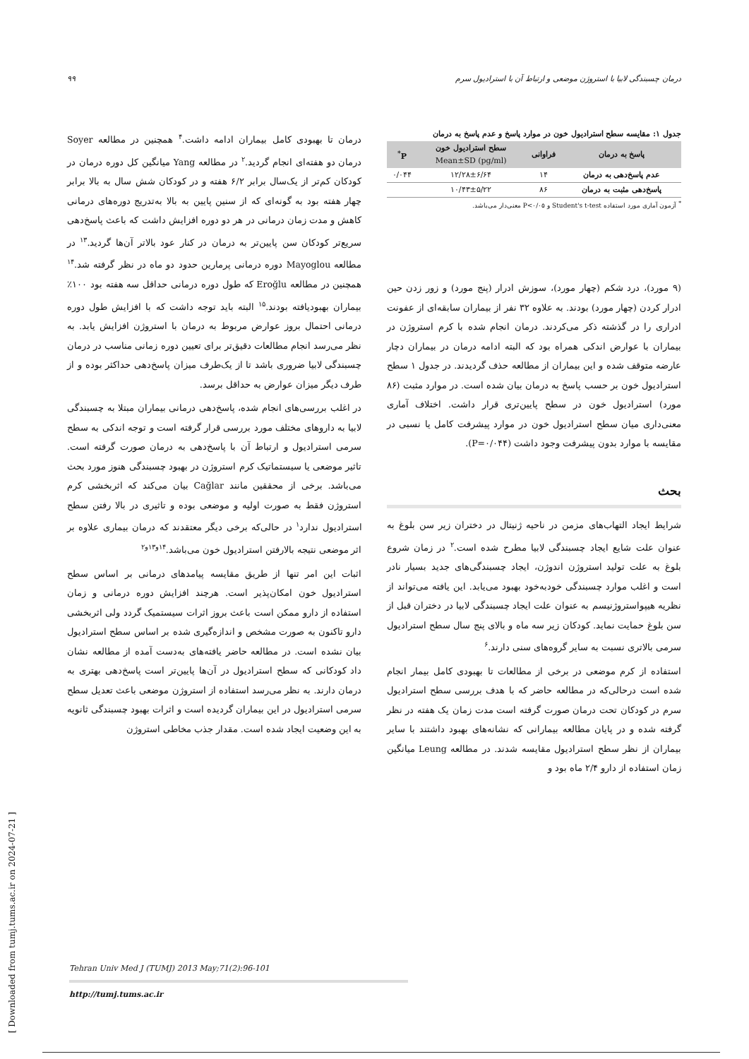۹۹ درمان چسبندگی لابیا با استروژن موضعی و ارتباط آن با استرادیول سرم
جدول ۱: مقایسه سطح استرادیول خون در موارد پاسخ و عدم پاسخ به درمان
| پاسخ به درمان | فراوانی | سطح استرادیول خون Mean±SD (pg/ml) | P<sup>*</sup> |
| --- | --- | --- | --- |
| عدم پاسخ‌دهی به درمان | ۱۴ | ۱۲/۲۸±۶/۶۴ | ۰/۰۴۴ |
| پاسخ‌دهی مثبت به درمان | ۸۶ | ۱۰/۴۳±۵/۲۲ | |
<sup>*</sup> آزمون آماری مورد استفاده Student's t-test و P<۰/۰۵ معنی‌دار می‌باشد.
(۹ مورد)، درد شکم (چهار مورد)، سوزش ادرار (پنج مورد) و زور زدن حین ادرار کردن (چهار مورد) بودند. به علاوه ۳۲ نفر از بیماران سابقه‌ای از عفونت ادراری را در گذشته ذکر می‌کردند. درمان انجام شده با کرم استروژن در بیماران با عوارض اندکی همراه بود که البته ادامه درمان در بیماران دچار عارضه متوقف شده و این بیماران از مطالعه حذف گردیدند. در جدول ۱ سطح استرادیول خون بر حسب پاسخ به درمان بیان شده است. در موارد مثبت (۸۶ مورد) استرادیول خون در سطح پایین‌تری قرار داشت. اختلاف آماری معنی‌داری میان سطح استرادیول خون در موارد پیشرفت کامل یا نسبی در مقایسه با موارد بدون پیشرفت وجود داشت (P=۰/۰۴۴).
بحث
شرایط ایجاد التهاب‌های مزمن در ناحیه ژنیتال در دختران زیر سن بلوغ به عنوان علت شایع ایجاد چسبندگی لابیا مطرح شده است.<sup>۲</sup> در زمان شروع بلوغ به علت تولید استروژن اندوژن، ایجاد چسبندگی‌های جدید بسیار نادر است و اغلب موارد چسبندگی خودبه‌خود بهبود می‌یابد. این یافته می‌تواند از نظریه هیپواستروژنیسم به عنوان علت ایجاد چسبندگی لابیا در دختران قبل از سن بلوغ حمایت نماید. کودکان زیر سه ماه و بالای پنج سال سطح استرادیول سرمی بالاتری نسبت به سایر گروه‌های سنی دارند.<sup>۶</sup>
استفاده از کرم موضعی در برخی از مطالعات تا بهبودی کامل بیمار انجام شده است درحالی‌که در مطالعه حاضر که با هدف بررسی سطح استرادیول سرم در کودکان تحت درمان صورت گرفته است مدت زمان یک هفته در نظر گرفته شده و در پایان مطالعه بیمارانی که نشانه‌های بهبود داشتند با سایر بیماران از نظر سطح استرادیول مقایسه شدند. در مطالعه Leung میانگین زمان استفاده از دارو ۲/۴ ماه بود و
درمان تا بهبودی کامل بیماران ادامه داشت.<sup>۴</sup> همچنین در مطالعه Soyer درمان دو هفته‌ای انجام گردید.<sup>۲</sup> در مطالعه Yang میانگین کل دوره درمان در کودکان کم‌تر از یک‌سال برابر ۶/۲ هفته و در کودکان شش سال به بالا برابر چهار هفته بود به گونه‌ای که از سنین پایین به بالا به‌تدریج دوره‌های درمانی کاهش و مدت زمان درمانی در هر دو دوره افزایش داشت که باعث پاسخ‌دهی سریع‌تر کودکان سن پایین‌تر به درمان در کنار عود بالاتر آن‌ها گردید.<sup>۱۳</sup> در مطالعه Mayoglou دوره درمانی پرمارین حدود دو ماه در نظر گرفته شد.<sup>۱۴</sup> همچنین در مطالعه Eroğlu که طول دوره درمانی حداقل سه هفته بود ۱۰۰٪ بیماران بهبودیافته بودند.<sup>۱۵</sup> البته باید توجه داشت که با افزایش طول دوره درمانی احتمال بروز عوارض مربوط به درمان با استروژن افزایش یابد. به نظر می‌رسد انجام مطالعات دقیق‌تر برای تعیین دوره زمانی مناسب در درمان چسبندگی لابیا ضروری باشد تا از یک‌طرف میزان پاسخ‌دهی حداکثر بوده و از طرف دیگر میزان عوارض به حداقل برسد.
در اغلب بررسی‌های انجام شده، پاسخ‌دهی درمانی بیماران مبتلا به چسبندگی لابیا به داروهای مختلف مورد بررسی قرار گرفته است و توجه اندکی به سطح سرمی استرادیول و ارتباط آن با پاسخ‌دهی به درمان صورت گرفته است. تاثیر موضعی یا سیستماتیک کرم استروژن در بهبود چسبندگی هنوز مورد بحث می‌باشد. برخی از محققین مانند Cağlar بیان می‌کند که اثربخشی کرم استروژن فقط به صورت اولیه و موضعی بوده و تاثیری در بالا رفتن سطح استرادیول ندارد<sup>۱</sup> در حالی‌که برخی دیگر معتقدند که درمان بیماری علاوه بر اثر موضعی نتیجه بالارفتن استرادیول خون می‌باشد.<sup>۱۴و۱۳و۲</sup>
اثبات این امر تنها از طریق مقایسه پیامدهای درمانی بر اساس سطح استرادیول خون امکان‌پذیر است. هرچند افزایش دوره درمانی و زمان استفاده از دارو ممکن است باعث بروز اثرات سیستمیک گردد ولی اثربخشی دارو تاکنون به صورت مشخص و اندازه‌گیری شده بر اساس سطح استرادیول بیان نشده است. در مطالعه حاضر یافته‌های به‌دست آمده از مطالعه نشان داد کودکانی که سطح استرادیول در آن‌ها پایین‌تر است پاسخ‌دهی بهتری به درمان دارند. به نظر می‌رسد استفاده از استروژن موضعی باعث تعدیل سطح سرمی استرادیول در این بیماران گردیده است و اثرات بهبود چسبندگی ثانویه به این وضعیت ایجاد شده است. مقدار جذب مخاطی استروژن
Tehran Univ Med J (TUMJ) 2013 May;71(2):96-101
http://tumj.tums.ac.ir
[ Downloaded from tumj.tums.ac.ir on 2024-07-21 ]